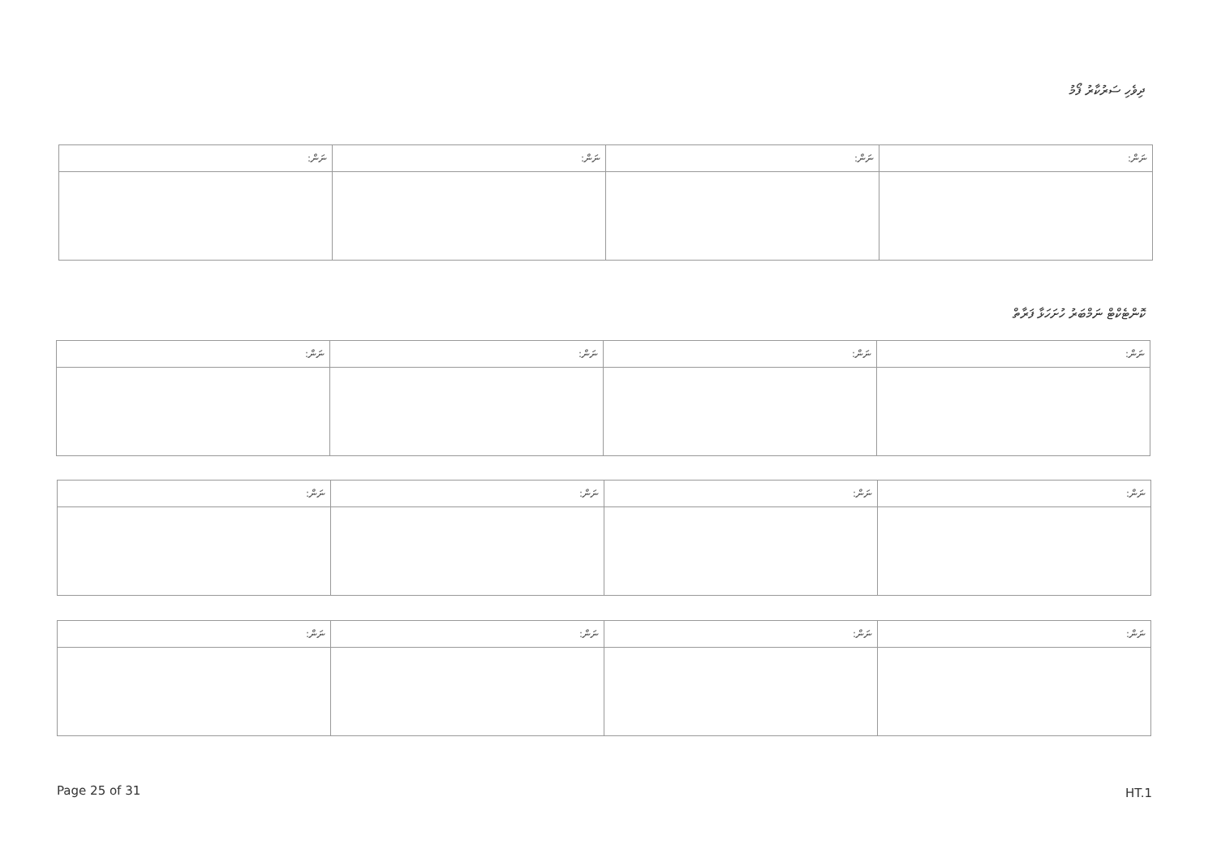ދިވެހި ސަރުކާރު ފޯމު
| ނަން: | ނަން: | ނަން: | ނަން: |
| --- | --- | --- | --- |
ކޮންޓެކްޓް ނަމްބަރު ހުށަހަޅާ ފަރާތް
| ނަން: | ނަން: | ނަން: | ނަން: |
| --- | --- | --- | --- |
| ނަން: | ނަން: | ނަން: | ނަން: |
| --- | --- | --- | --- |
| ނަން: | ނަން: | ނަން: | ނަން: |
| --- | --- | --- | --- |
Page 25 of 31 HT.1